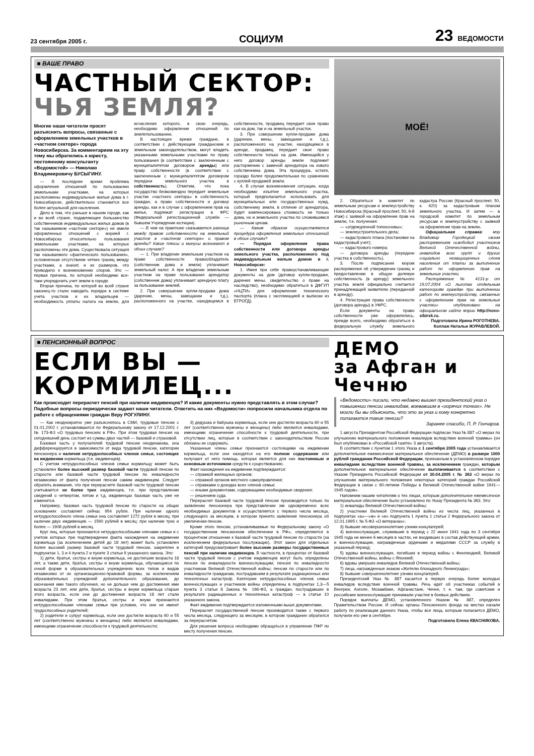23 сентября 2005 г. СОЦИУМ 23 ВЕДОМОСТИ
■ ВАШЕ ПРАВО
ЧАСТНЫЙ СЕКТОР:
ЧЬЯ ЗЕМЛЯ?
Многие наши читатели просят разъяснить вопросы, связанные с оформлением земельных участков в «частном секторе» города Новосибирска. За комментарием на эту тему мы обратились к юристу, постоянному консультанту «Ведомостей» — Николаю Владимировичу БУСЫГИНУ.
— В последнее время проблема оформления отношений по пользованию земельными участками, на которых расположены индивидуальные жилые дома в г. Новосибирске, действительно становится все более актуальной для населения.
Дело в том, что раньше в нашем городе, как и во всей стране, подавляющее большинство собственников индивидуальных жилых домов (в так называемом «частном секторе») не имели оформленных отношений с мэрией г. Новосибирска относительно пользования земельными участками, на которых расположены эти дома. Существовала ситуация так называемого «фактического пользования», осложненная отсутствием четких границ между участками, а значит, и их размеров, что приводило к возникновению споров. Это — первая причина, по которой необходимо все-таки упорядочить учет земли в городе.
Вторая причина, по которой во всей стране наконец-то стали наводить порядок в системе учета участков и их владельцев — необходимость уплаты налога на землю, для исчисления которого, в свою очередь, необходимо оформление отношений по землепользованию.
В настоящее время граждане, в соответствии с действующим гражданским и земельным законодательством, могут владеть указанными земельными участками по праву пользования (в соответствии с заключенным с муниципалитетом договором аренды) или праву собственности (в соответствии с заключенным с муниципалитетом договором передачи земельного участка в собственность). Отметим, что пока государство безвозмездно передает земельные участки «частного сектора» в собственность граждан, а право собственности и договор аренды, как и в случае с оформлением прав на жилье, подлежат регистрации в ФРС (Федеральной регистрационной службе — бывшем Учреждении юстиции).
— В чем на практике сказывается разница между правом собственности на земельный участок в «частном секторе» и правом аренды? Какие плюсы и минусы возникают в обоих случаях?
— 1. При владении земельным участком на праве собственности правообладатель (собственник дома и земли) уплачивает земельный налог. А при владении земельным участком на праве пользования арендатор (собственник дома) уплачивает арендную плату за пользование землей.
2. При совершении купли-продажи дома (дарении, мены, завещании и т.д.), расположенного на участке, находящемся в собственности, продавец передает свое право как на дом, так и на земельный участок.
3. При совершении купли-продажи дома (дарении, мены, завещании и т.д.), расположенного на участке, находящемся в аренде, продавец передает свое право собственности только на дом. Имеющийся у него договор аренды земли подлежит расторжению с заменой арендатора на нового собственника дома. Эта процедура, кстати, гораздо более продолжительная по сравнению с куплей-продажей земли.
4. В случае возникновения ситуации, когда необходимо изъятие земельного участка, который предполагается использовать для муниципальных или государственных нужд, собственнику земли, в отличие от арендатора, будет компенсирована стоимость не только дома, но и земельного участка по сложившимся рыночным ценам.
— Каким образом осуществляется процедура оформления земельных отношений в обоих случаях?
— Порядок оформления права собственности или договора аренды земельного участка, расположенного под индивидуальным жилым домом в г. Новосибирске:
1. Имея при себе правоустанавливающие документы на дом (договор купли-продажи, дарения мены, свидетельство о праве на наследство), необходимо обратиться в ДФГУП «НЦТИ» для оформления технического паспорта (плана с экспликацией и выписки из ЕГРОГД).
МОЁ!
2. Обратиться в комитет по земельным ресурсам и землеустройству Новосибирска (Красный проспект, 50, 6-й этаж) с заявкой на оформление прав на землю, т.е. получения:
— «отдежуренной топоосновы»;
— землеустроительного дела;
— кадастрового плана (постановки на кадастровый учет);
— кадастрового номера;
— договора аренды (передачи участка в собственность).
3. После подписания мэром распоряжения об утверждении границ и предоставлении в общую долевую собственность (в аренду) земельного участка земля официально считается принадлежащей заявителю (переданной в аренду).
4. Регистрация права собственности (договора аренды) в УФРС.
Если документы на право собственности уже оформлялись, прежде всего, необходимо обратиться в федеральную службу земельного кадастра России (Красный проспект, 50, к. 620) за кадастровым планом земельного участка. И затем — в городской комитет по земельным ресурсам и землеустройству с заявкой на оформление прав на землю.
Официальная справка: мэр Владимир Городецкий своим распоряжением освободил участников Великой Отечественной войны, инвалидов всех групп и других социально незащищенных слоев населения от платы за выполнение работ по оформлению прав на земельные участки.
Распоряжение № 4131-р от 19.07.2004 «О льготах отдельным категориям граждан при выполнении работ по землеустройству, связанных с оформлением прав на земельные участки» опубликовано на официальном сайте мэрии http://novo-sibirsk.ru.
Подготовила Ирина РОГОТНЕВА. Коллаж Натальи ЖУРАВЛЕВОЙ.
■ ПЕНСИОННЫЙ ВОПРОС
ЕСЛИ ВЫ — КОРМИЛЕЦ...
Как происходит перерасчет пенсий при наличии иждивенцев? И какие документы нужно представлять в этом случае? Подобные вопросы периодически задают наши читатели. Ответить на них «Ведомости» попросили начальника отдела по работе с обращениями граждан Веру РОГУЛИНУ.
— Как неоднократно уже разъяснялось в СМИ, трудовые пенсии с 01.01.2002 г. устанавливаются по Федеральному закону от 17.12.2001 г. № 173-ФЗ «О трудовых пенсиях в РФ». При этом трудовая пенсия на сегодняшний день состоит из суммы двух частей — базовой и страховой.
Базовая часть у получателей трудовой пенсии неодинакова, она дифференцируется в зависимости от вида трудовой пенсии, категории пенсионера и наличия нетрудоспособных членов семьи, состоящих на иждивении кормильца (т.е. иждивенцев).
С учетом нетрудоспособных членов семьи кормильцу может быть установлен более высокий размер базовой части трудовой пенсии по старости или базовой части трудовой пенсии по инвалидности независимо от факта получения пенсии самим иждивенцем. Следует обратить внимание, что при перерасчете базовой части трудовой пенсии учитывается не более трех иждивенцев, т.е. при представлении сведений о четвертом, пятом и т.д. иждивенцах базовая часть уже не изменится.
Например, базовая часть трудовой пенсии по старости на общих основаниях составляет сейчас 954 рубля. При наличии одного нетрудоспособного члена семьи она составляет 1272 рубля в месяц; при наличии двух иждивенцев — 1590 рублей в месяц; при наличии трех и более — 1908 рублей в месяц.
Круг лиц, которые признаются нетрудоспособными членами семьи и с учетом которых при подтверждении факта нахождения на иждивении кормильца (за исключением детей до 18 лет) может быть установлен более высокий размер базовой части трудовой пенсии, закреплен в подпунктах 1, 3 и 4 пункта 2 и пункте 3 статьи 9 указанного закона. Это:
1) дети, братья, сестры и внуки кормильца, не достигшие возраста 18 лет, а также дети, братья, сестры и внуки кормильца, обучающиеся по очной форме в образовательных учреждениях всех типов и видов независимо от их организационно-правовой формы, за исключением образовательных учреждений дополнительного образования, до окончания ими такого обучения, но не дольше чем до достижения ими возраста 23 лет, или дети, братья, сестры и внуки кормильца старше этого возраста, если они до достижения возраста 18 лет стали инвалидами. При этом братья, сестры и внуки признаются нетрудоспособными членами семьи при условии, что они не имеют трудоспособных родителей;
2) родители и супруг кормильца, если они достигли возраста 60 и 55 лет (соответственно мужчины и женщины) либо являются инвалидами, имеющими ограничение способности к трудовой деятельности;
3) дедушка и бабушка кормильца, если они достигли возраста 60 и 55 лет (соответственно мужчины и женщины) либо являются инвалидами, имеющими ограничение способности к трудовой деятельности, при отсутствии лиц, которые в соответствии с законодательством России обязаны их содержать.
Указанные члены семьи признаются состоящими на иждивении кормильца, если они находятся на его полном содержании или получают от него помощь, которая является для них постоянным и основным источником средств к существованию.
Факт нахождения на иждивении подтверждается:
— справкой жилищных органов;
— справкой органов местного самоуправления;
— справками о доходах всех членов семьи;
— иными документами, содержащими необходимые сведения;
— решением суда.
Перерасчет базовой части трудовой пенсии производится только по заявлению пенсионера при представлении им одновременно всех необходимых документов и осуществляется с первого числа месяца, следующего за месяцем, в котором принято заявление пенсионера об увеличении пенсии.
Кроме этого пенсии, устанавливаемые по Федеральному закону «О государственном пенсионном обеспечении в РФ», определяются в процентном отношении к базовой части трудовой пенсии по старости (за исключением федеральных госслужащих). Этот закон для отдельных категорий предусматривает более высокие размеры государственных пенсий при наличии иждивенцев. В частности, в процентах от базовой части трудовой пенсии с учетом иждивенцев могут быть определены пенсия по инвалидности военнослужащим; пенсия по инвалидности участникам Великой Отечественной войны; пенсии по старости или по инвалидности гражданам, пострадавшим в результате радиационных или техногенных катастроф. Категории нетрудоспособных членов семьи военнослужащих и участников войны определены в подпунктах 1,3—5 пункта 3 статьи 8 Закона № 166-ФЗ, а граждан, пострадавших в результате радиационных и техногенных катастроф — в статье 10 указанного закона.
Факт иждивения подтверждается изложенными выше документами.
Перерасчет государственной пенсии производится также с первого числа месяца, следующего за месяцем, в котором гражданин обратился за перерасчетом.
Для решения вопроса необходимо обращаться в управление ПФР по месту получения пенсии.
ДЕМО
за Афган и Чечню
«Ведомости» писали, что недавно вышел президентский указ о повышении пенсии инвалидам, воевавшим в «горячих точках». Не могли бы вы объяснить, что это за указ и кому конкретно полагаются такие пенсии?
Заранее спасибо, П. Р. Гончаров.
1 августа Президентом Российской Федерации подписан Указ № 887 «О мерах по улучшению материального положения инвалидов вследствие военной травмы» (он был опубликован в «Российской газете» 3 августа).
В соответствии с пунктом 1 этого Указа с 1 сентября 2005 года устанавливается дополнительное ежемесячное материальное обеспечение (ДЕМО) в размере 1000 рублей гражданам Российской Федерации, признанным в установленном порядке инвалидами вследствие военной травмы, за исключением граждан, которым дополнительное материальное обеспечение выплачивается в соответствии с Указом Президента Российской Федерации от 30.04.2005 г. № 363 «О мерах по улучшению материального положения некоторых категорий граждан Российской Федерации в связи с 60-летием Победы в Великой Отечественной войне 1941—1945 годов».
Напомним нашим читателям о тех лицах, которым дополнительное ежемесячное материальное обеспечение было установлено по Указу Президента № 363. Это:
1) инвалиды Великой Отечественной войны;
2) участники Великой Отечественной войны из числа лиц, указанных в подпунктах «а»—«ж» и «и» подпункта 1 пункта 1 статьи 2 Федерального закона от 12.01.1995 г. № 5-ФЗ «О ветеранах»;
3) бывшие несовершеннолетние узники концлагерей;
4) военнослужащие, служившие в период с 22 июня 1941 года по 3 сентября 1945 года не менее 6 месяцев в частях, не входивших в состав действующей армии, и военнослужащие, награжденные орденами и медалями СССР за службу в указанный период;
5) вдовы военнослужащих, погибших в период войны с Финляндией, Великой Отечественной войны, войны с Японией;
6) вдовы умерших инвалидов Великой Отечественной войны;
7) лица, награжденные знаком «Жителю блокадного Ленинграда»;
8) бывшие совершеннолетние узники концлагерей.
Президентский Указ № 887 касается в первую очередь более молодых инвалидов вследствие военной травмы. Речь идет об участниках событий в Венгрии, Анголе, Мозамбике, Афганистане, Чечне, т. е. там, где советские и российские военнослужащие принимали участие в боевых действиях.
Порядок выплаты ДЕМО, установленного Указом № 887, определен Правительством России. И сейчас органы Пенсионного фонда на местах начали работу по реализации данного Указа, чтобы все лица, которым полагается ДЕМО, получили его уже в сентябре.
Подготовила Елена КВАСНИКОВА.